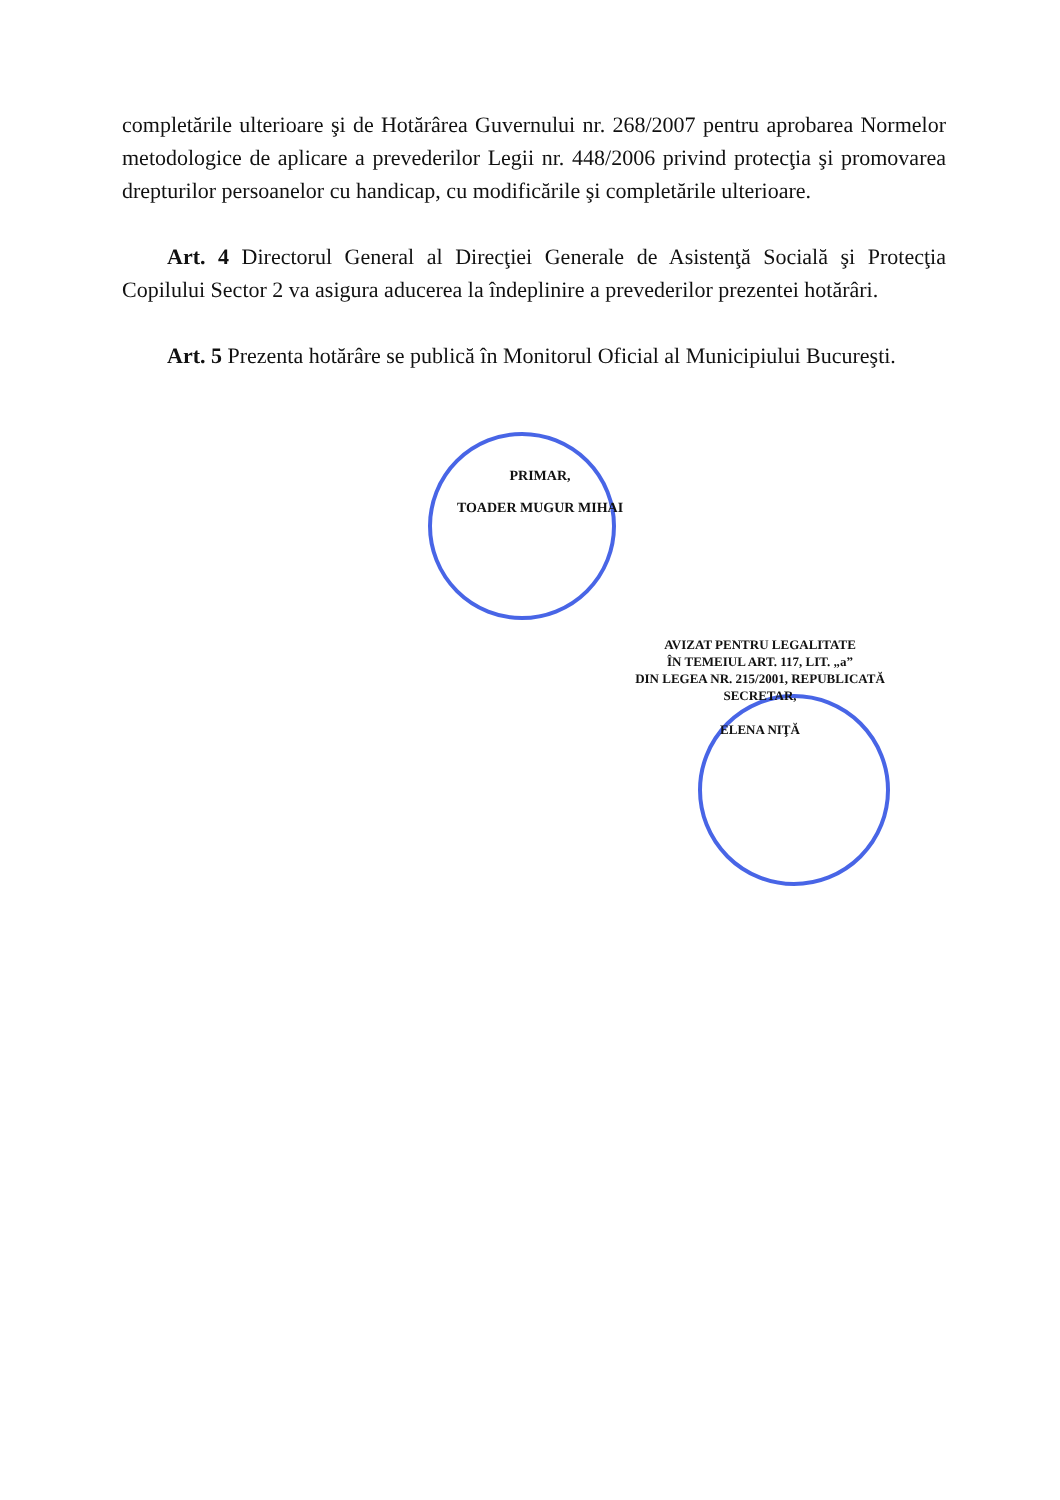completările ulterioare şi de Hotărârea Guvernului nr. 268/2007 pentru aprobarea Normelor metodologice de aplicare a prevederilor Legii nr. 448/2006 privind protecţia şi promovarea drepturilor persoanelor cu handicap, cu modificările şi completările ulterioare.
Art. 4 Directorul General al Direcţiei Generale de Asistenţă Socială şi Protecţia Copilului Sector 2 va asigura aducerea la îndeplinire a prevederilor prezentei hotărâri.
Art. 5 Prezenta hotărâre se publică în Monitorul Oficial al Municipiului Bucureşti.
PRIMAR,
TOADER MUGUR MIHAI
AVIZAT PENTRU LEGALITATE
ÎN TEMEIUL ART. 117, LIT. „a”
DIN LEGEA NR. 215/2001, REPUBLICATĂ
SECRETAR,
ELENA NIŢĂ